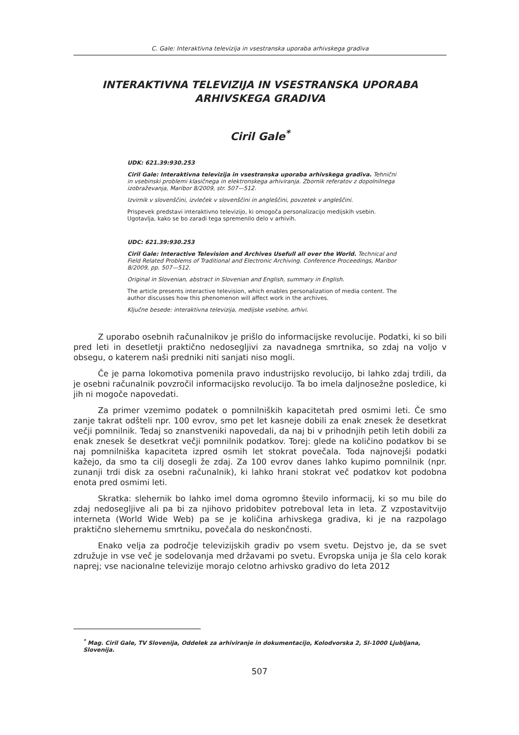C. Gale: Interaktivna televizija in vsestranska uporaba arhivskega gradiva
INTERAKTIVNA TELEVIZIJA IN VSESTRANSKA UPORABA
ARHIVSKEGA GRADIVA
Ciril Gale<sup>*</sup>
UDK: 621.39:930.253
Ciril Gale: Interaktivna televizija in vsestranska uporaba arhivskega gradiva. Tehnični in vsebinski problemi klasičnega in elektronskega arhiviranja. Zbornik referatov z dopolnilnega izobraževanja, Maribor 8/2009, str. 507—512.
Izvirnik v slovenščini, izvleček v slovenščini in angleščini, povzetek v angleščini.
Prispevek predstavi interaktivno televizijo, ki omogoča personalizacijo medijskih vsebin. Ugotavlja, kako se bo zaradi tega spremenilo delo v arhivih.
UDC: 621.39:930.253
Ciril Gale: Interactive Television and Archives Usefull all over the World. Technical and Field Related Problems of Traditional and Electronic Archiving. Conference Proceedings, Maribor 8/2009, pp. 507—512.
Original in Slovenian, abstract in Slovenian and English, summary in English.
The article presents interactive television, which enables personalization of media content. The author discusses how this phenomenon will affect work in the archives.
Ključne besede: interaktivna televizija, medijske vsebine, arhivi.
Z uporabo osebnih računalnikov je prišlo do informacijske revolucije. Podatki, ki so bili pred leti in desetletji praktično nedosegljivi za navadnega smrtnika, so zdaj na voljo v obsegu, o katerem naši predniki niti sanjati niso mogli.
Če je parna lokomotiva pomenila pravo industrijsko revolucijo, bi lahko zdaj trdili, da je osebni računalnik povzročil informacijsko revolucijo. Ta bo imela daljnosežne posledice, ki jih ni mogoče napovedati.
Za primer vzemimo podatek o pomnilniških kapacitetah pred osmimi leti. Če smo zanje takrat odšteli npr. 100 evrov, smo pet let kasneje dobili za enak znesek že desetkrat večji pomnilnik. Tedaj so znanstveniki napovedali, da naj bi v prihodnjih petih letih dobili za enak znesek še desetkrat večji pomnilnik podatkov. Torej: glede na količino podatkov bi se naj pomnilniška kapaciteta izpred osmih let stokrat povečala. Toda najnovejši podatki kažejo, da smo ta cilj dosegli že zdaj. Za 100 evrov danes lahko kupimo pomnilnik (npr. zunanji trdi disk za osebni računalnik), ki lahko hrani stokrat več podatkov kot podobna enota pred osmimi leti.
Skratka: slehernik bo lahko imel doma ogromno število informacij, ki so mu bile do zdaj nedosegljive ali pa bi za njihovo pridobitev potreboval leta in leta. Z vzpostavitvijo interneta (World Wide Web) pa se je količina arhivskega gradiva, ki je na razpolago praktično slehernemu smrtniku, povečala do neskončnosti.
Enako velja za področje televizijskih gradiv po vsem svetu. Dejstvo je, da se svet združuje in vse več je sodelovanja med državami po svetu. Evropska unija je šla celo korak naprej; vse nacionalne televizije morajo celotno arhivsko gradivo do leta 2012
<sup>*</sup> Mag. Ciril Gale, TV Slovenija, Oddelek za arhiviranje in dokumentacijo, Kolodvorska 2, SI-1000 Ljubljana, Slovenija.
507